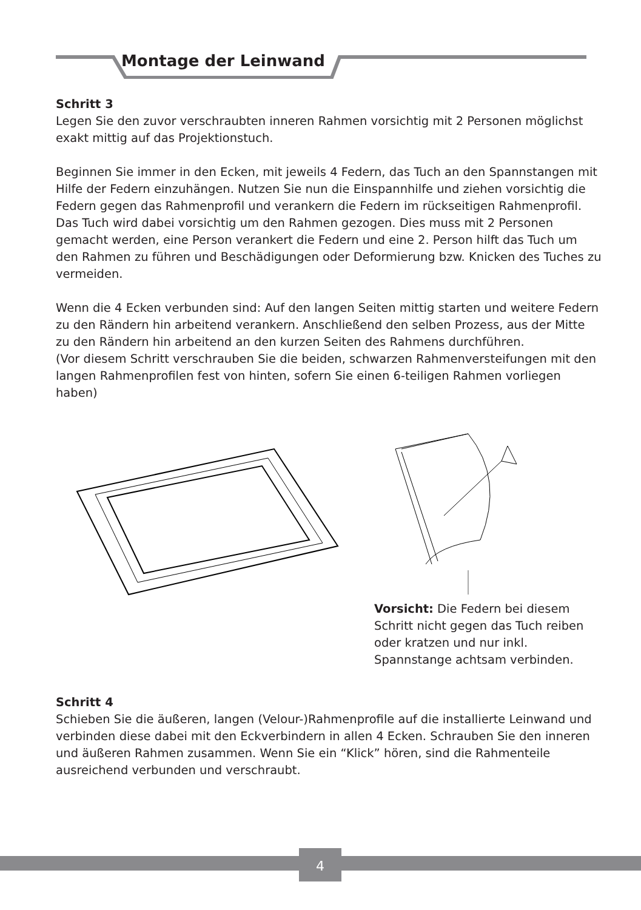Montage der Leinwand
Schritt 3
Legen Sie den zuvor verschraubten inneren Rahmen vorsichtig mit 2 Personen möglichst exakt mittig auf das Projektionstuch.
Beginnen Sie immer in den Ecken, mit jeweils 4 Federn, das Tuch an den Spannstangen mit Hilfe der Federn einzuhängen. Nutzen Sie nun die Einspannhilfe und ziehen vorsichtig die Federn gegen das Rahmenprofil und verankern die Federn im rückseitigen Rahmenprofil. Das Tuch wird dabei vorsichtig um den Rahmen gezogen. Dies muss mit 2 Personen gemacht werden, eine Person verankert die Federn und eine 2. Person hilft das Tuch um den Rahmen zu führen und Beschädigungen oder Deformierung bzw. Knicken des Tuches zu vermeiden.
Wenn die 4 Ecken verbunden sind: Auf den langen Seiten mittig starten und weitere Federn zu den Rändern hin arbeitend verankern. Anschließend den selben Prozess, aus der Mitte zu den Rändern hin arbeitend an den kurzen Seiten des Rahmens durchführen.
(Vor diesem Schritt verschrauben Sie die beiden, schwarzen Rahmenversteifungen mit den langen Rahmenprofilen fest von hinten, sofern Sie einen 6-teiligen Rahmen vorliegen haben)
Vorsicht: Die Federn bei diesem Schritt nicht gegen das Tuch reiben oder kratzen und nur inkl. Spannstange achtsam verbinden.
Schritt 4
Schieben Sie die äußeren, langen (Velour-)Rahmenprofile auf die installierte Leinwand und verbinden diese dabei mit den Eckverbindern in allen 4 Ecken. Schrauben Sie den inneren und äußeren Rahmen zusammen. Wenn Sie ein “Klick” hören, sind die Rahmenteile ausreichend verbunden und verschraubt.
4